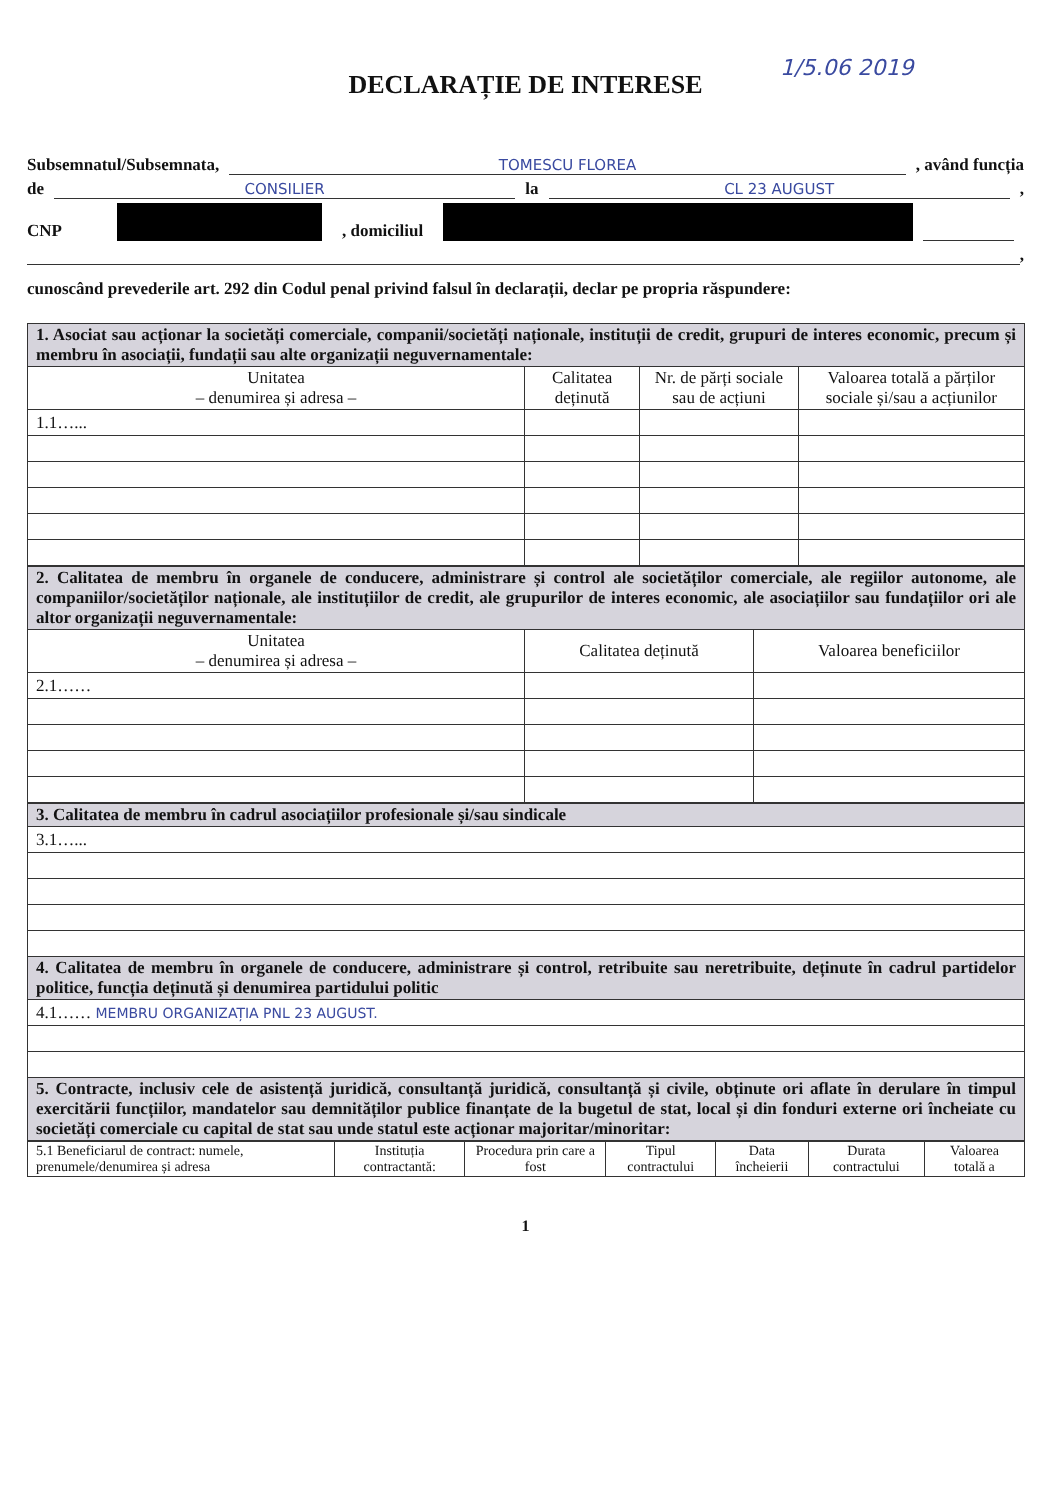1/5.06 2019
DECLARAȚIE DE INTERESE
Subsemnatul/Subsemnata, TOMESCU FLOREA , având funcția
de CONSILIER la CL 23 AUGUST ,
CNP , domiciliul
,
cunoscând prevederile art. 292 din Codul penal privind falsul în declarații, declar pe propria răspundere:
| 1. Asociat sau acționar la societăți comerciale, companii/societăți naționale, instituții de credit, grupuri de interes economic, precum și membru în asociații, fundații sau alte organizații neguvernamentale: | | | |
| Unitatea – denumirea și adresa – | Calitatea deținută | Nr. de părți sociale sau de acțiuni | Valoarea totală a părților sociale și/sau a acțiunilor |
| 1.1…... | | | |
| 2. Calitatea de membru în organele de conducere, administrare și control ale societăților comerciale, ale regiilor autonome, ale companiilor/societăților naționale, ale instituțiilor de credit, ale grupurilor de interes economic, ale asociațiilor sau fundațiilor ori ale altor organizații neguvernamentale: | | |
| Unitatea – denumirea și adresa – | Calitatea deținută | Valoarea beneficiilor |
| 2.1…… | | |
| 3. Calitatea de membru în cadrul asociațiilor profesionale și/sau sindicale |
| 3.1…... |
| 4. Calitatea de membru în organele de conducere, administrare și control, retribuite sau neretribuite, deținute în cadrul partidelor politice, funcția deținută și denumirea partidului politic |
| 4.1…… MEMBRU ORGANIZAȚIA PNL 23 AUGUST. |
| 5. Contracte, inclusiv cele de asistență juridică, consultanță juridică, consultanță și civile, obținute ori aflate în derulare în timpul exercitării funcțiilor, mandatelor sau demnităților publice finanțate de la bugetul de stat, local și din fonduri externe ori încheiate cu societăți comerciale cu capital de stat sau unde statul este acționar majoritar/minoritar: |
| 5.1 Beneficiarul de contract: numele, prenumele/denumirea și adresa | Instituția contractantă: | Procedura prin care a fost | Tipul contractului | Data încheierii | Durata contractului | Valoarea totală a |
| --- | --- | --- | --- | --- | --- | --- |
1